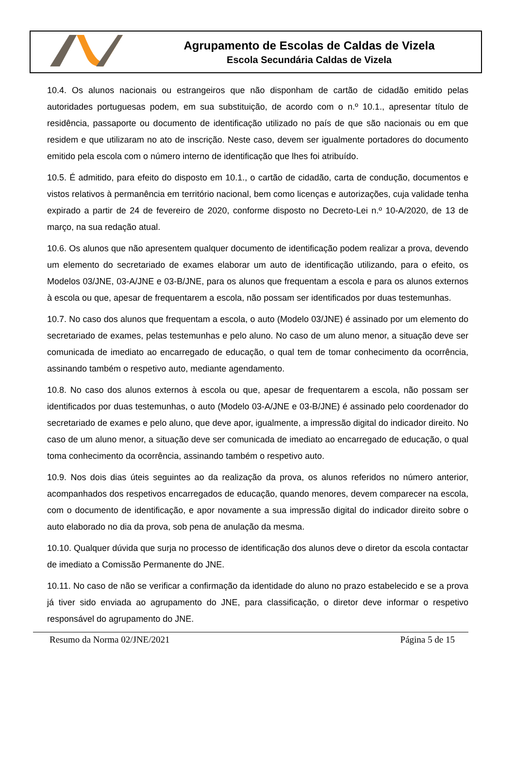Agrupamento de Escolas de Caldas de Vizela
Escola Secundária Caldas de Vizela
10.4. Os alunos nacionais ou estrangeiros que não disponham de cartão de cidadão emitido pelas autoridades portuguesas podem, em sua substituição, de acordo com o n.º 10.1., apresentar título de residência, passaporte ou documento de identificação utilizado no país de que são nacionais ou em que residem e que utilizaram no ato de inscrição. Neste caso, devem ser igualmente portadores do documento emitido pela escola com o número interno de identificação que lhes foi atribuído.
10.5. É admitido, para efeito do disposto em 10.1., o cartão de cidadão, carta de condução, documentos e vistos relativos à permanência em território nacional, bem como licenças e autorizações, cuja validade tenha expirado a partir de 24 de fevereiro de 2020, conforme disposto no Decreto-Lei n.º 10-A/2020, de 13 de março, na sua redação atual.
10.6. Os alunos que não apresentem qualquer documento de identificação podem realizar a prova, devendo um elemento do secretariado de exames elaborar um auto de identificação utilizando, para o efeito, os Modelos 03/JNE, 03-A/JNE e 03-B/JNE, para os alunos que frequentam a escola e para os alunos externos à escola ou que, apesar de frequentarem a escola, não possam ser identificados por duas testemunhas.
10.7. No caso dos alunos que frequentam a escola, o auto (Modelo 03/JNE) é assinado por um elemento do secretariado de exames, pelas testemunhas e pelo aluno. No caso de um aluno menor, a situação deve ser comunicada de imediato ao encarregado de educação, o qual tem de tomar conhecimento da ocorrência, assinando também o respetivo auto, mediante agendamento.
10.8. No caso dos alunos externos à escola ou que, apesar de frequentarem a escola, não possam ser identificados por duas testemunhas, o auto (Modelo 03-A/JNE e 03-B/JNE) é assinado pelo coordenador do secretariado de exames e pelo aluno, que deve apor, igualmente, a impressão digital do indicador direito. No caso de um aluno menor, a situação deve ser comunicada de imediato ao encarregado de educação, o qual toma conhecimento da ocorrência, assinando também o respetivo auto.
10.9. Nos dois dias úteis seguintes ao da realização da prova, os alunos referidos no número anterior, acompanhados dos respetivos encarregados de educação, quando menores, devem comparecer na escola, com o documento de identificação, e apor novamente a sua impressão digital do indicador direito sobre o auto elaborado no dia da prova, sob pena de anulação da mesma.
10.10. Qualquer dúvida que surja no processo de identificação dos alunos deve o diretor da escola contactar de imediato a Comissão Permanente do JNE.
10.11. No caso de não se verificar a confirmação da identidade do aluno no prazo estabelecido e se a prova já tiver sido enviada ao agrupamento do JNE, para classificação, o diretor deve informar o respetivo responsável do agrupamento do JNE.
Resumo da Norma 02/JNE/2021 Página 5 de 15